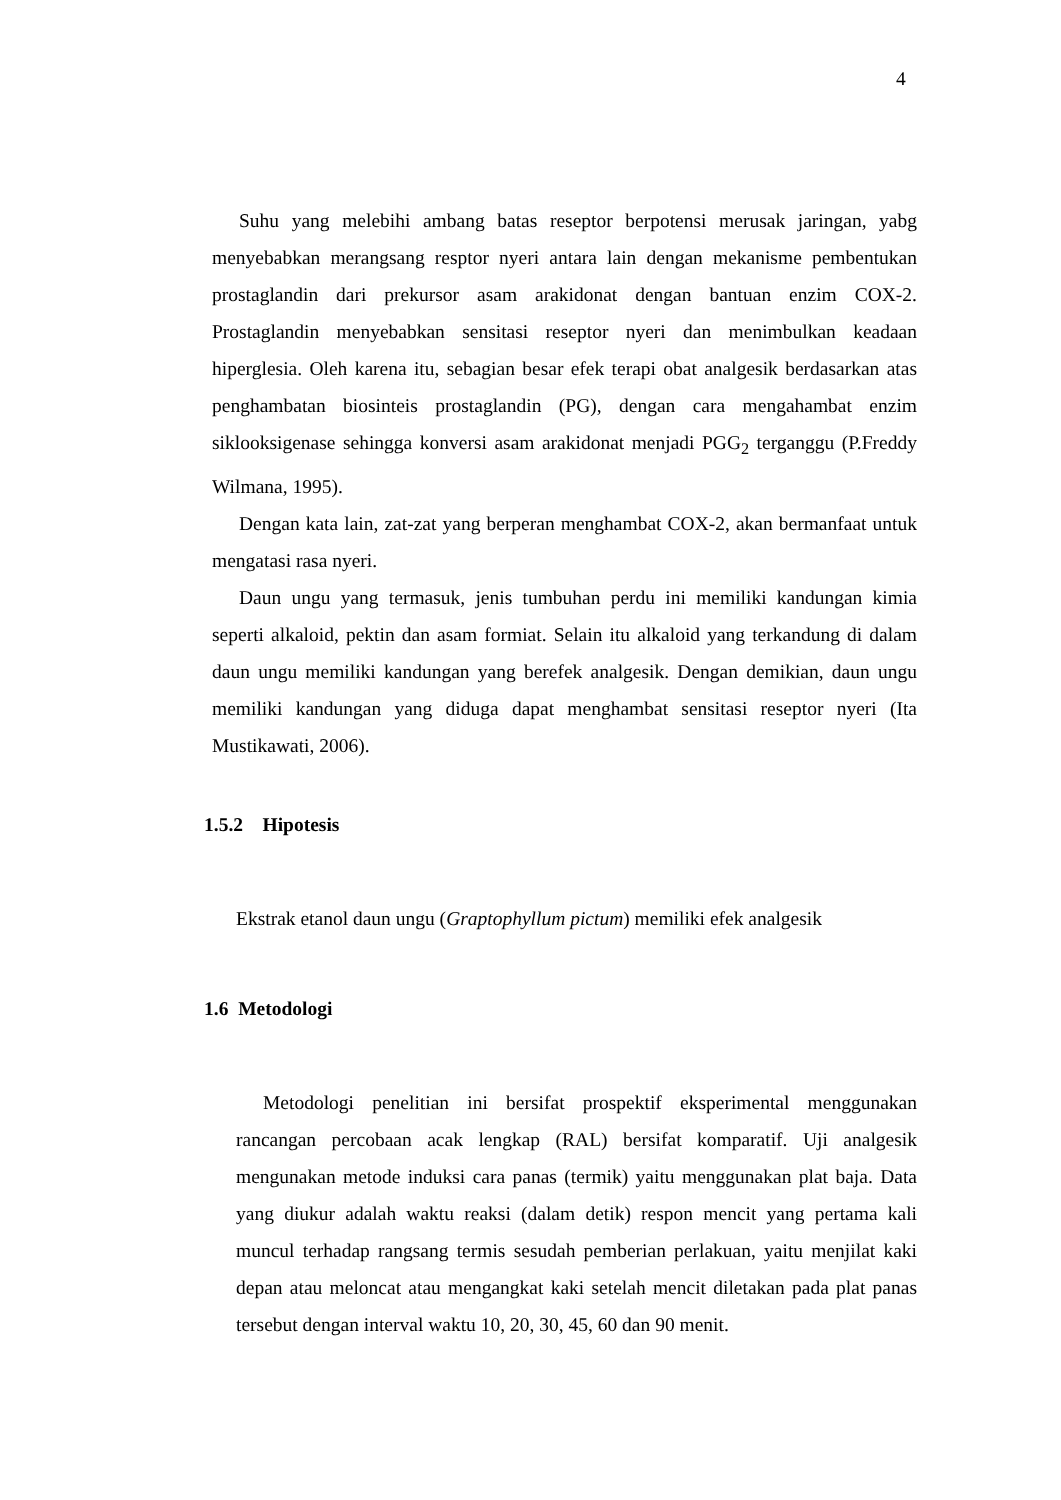4
Suhu yang melebihi ambang batas reseptor berpotensi merusak jaringan, yabg menyebabkan merangsang resptor nyeri antara lain dengan mekanisme pembentukan prostaglandin dari prekursor asam arakidonat dengan bantuan enzim COX-2. Prostaglandin menyebabkan sensitasi reseptor nyeri dan menimbulkan keadaan hiperglesia. Oleh karena itu, sebagian besar efek terapi obat analgesik berdasarkan atas penghambatan biosinteis prostaglandin (PG), dengan cara mengahambat enzim siklooksigenase sehingga konversi asam arakidonat menjadi PGG<sub>2</sub> terganggu (P.Freddy Wilmana, 1995).
Dengan kata lain, zat-zat yang berperan menghambat COX-2, akan bermanfaat untuk mengatasi rasa nyeri.
Daun ungu yang termasuk, jenis tumbuhan perdu ini memiliki kandungan kimia seperti alkaloid, pektin dan asam formiat. Selain itu alkaloid yang terkandung di dalam daun ungu memiliki kandungan yang berefek analgesik. Dengan demikian, daun ungu memiliki kandungan yang diduga dapat menghambat sensitasi reseptor nyeri (Ita Mustikawati, 2006).
1.5.2 Hipotesis
Ekstrak etanol daun ungu (Graptophyllum pictum) memiliki efek analgesik
1.6 Metodologi
Metodologi penelitian ini bersifat prospektif eksperimental menggunakan rancangan percobaan acak lengkap (RAL) bersifat komparatif. Uji analgesik mengunakan metode induksi cara panas (termik) yaitu menggunakan plat baja. Data yang diukur adalah waktu reaksi (dalam detik) respon mencit yang pertama kali muncul terhadap rangsang termis sesudah pemberian perlakuan, yaitu menjilat kaki depan atau meloncat atau mengangkat kaki setelah mencit diletakan pada plat panas tersebut dengan interval waktu 10, 20, 30, 45, 60 dan 90 menit.